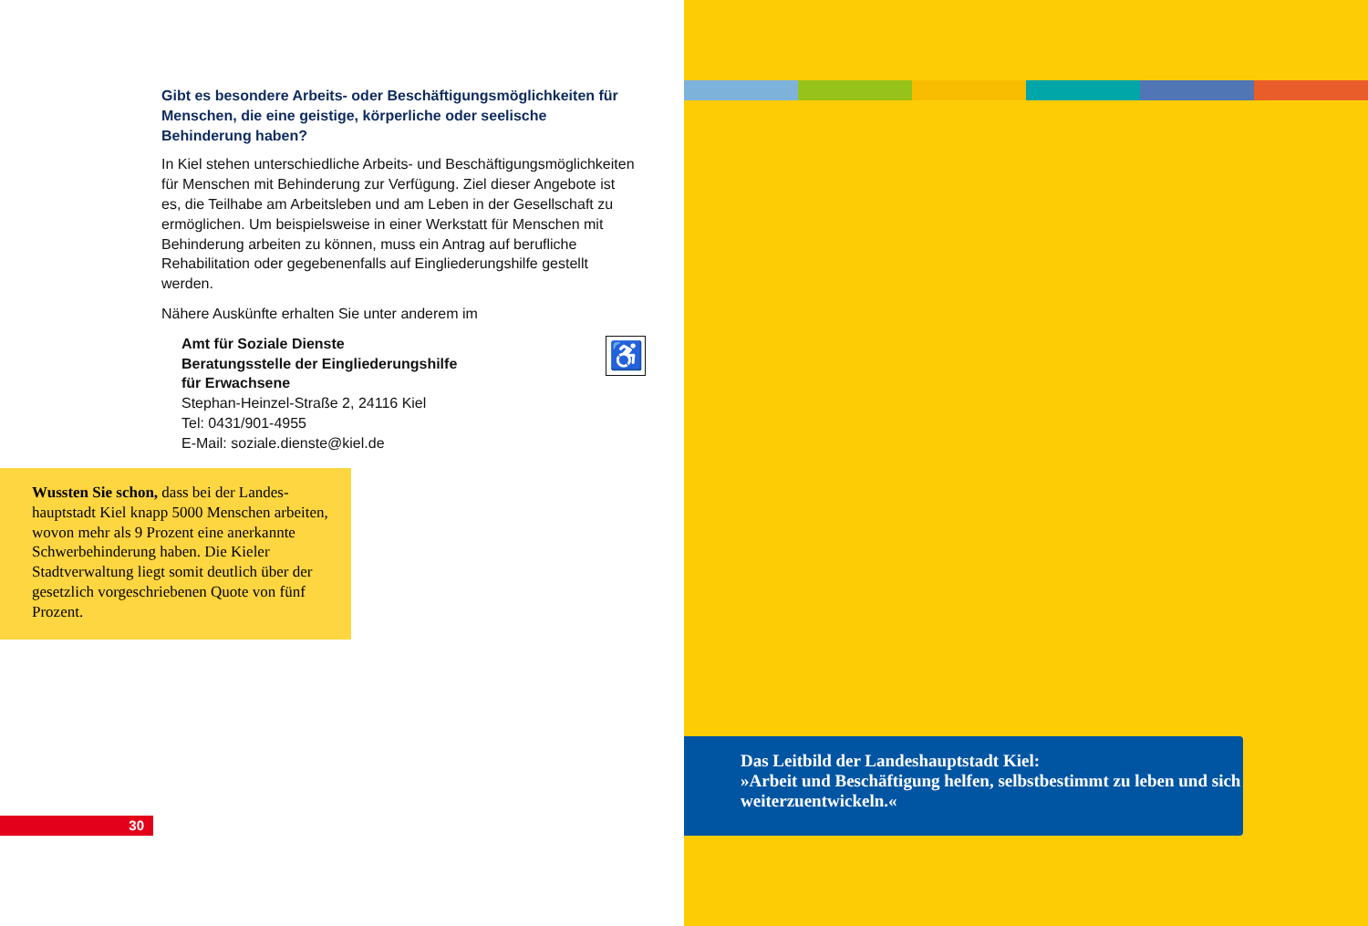Gibt es besondere Arbeits- oder Beschäftigungsmöglichkeiten für Menschen, die eine geistige, körperliche oder seelische Behinderung haben?
In Kiel stehen unterschiedliche Arbeits- und Beschäftigungsmög­lichkeiten für Menschen mit Behinderung zur Verfügung. Ziel die­ser Angebote ist es, die Teilhabe am Arbeitsleben und am Leben in der Gesellschaft zu ermöglichen. Um beispielsweise in einer Werkstatt für Menschen mit Behinderung arbeiten zu können, muss ein Antrag auf berufliche Rehabilitation oder gegebenen­falls auf Eingliederungshilfe gestellt werden.
Nähere Auskünfte erhalten Sie unter anderem im
♿
Amt für Soziale Dienste
Beratungsstelle der Eingliederungshilfe
für Erwachsene
Stephan-Heinzel-Straße 2, 24116 Kiel
Tel: 0431/901-4955
E-Mail: soziale.dienste@kiel.de
Wussten Sie schon, dass bei der Landes­hauptstadt Kiel knapp 5000 Menschen arbeiten, wovon mehr als 9 Prozent eine anerkannte Schwerbehinderung haben. Die Kieler Stadtverwaltung liegt somit deut­lich über der gesetzlich vorgeschriebenen Quote von fünf Prozent.
30
Das Leitbild der Landeshauptstadt Kiel:
»Arbeit und Beschäftigung helfen, selbstbestimmt zu leben und sich weiterzuentwickeln.«